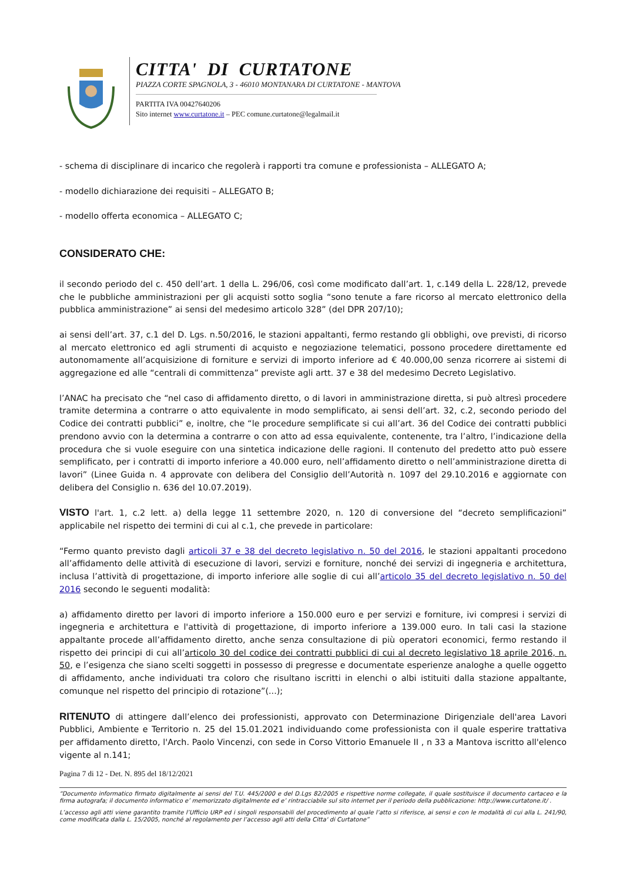CITTA' DI CURTATONE
PIAZZA CORTE SPAGNOLA, 3 - 46010 MONTANARA DI CURTATONE - MANTOVA
PARTITA IVA 00427640206
Sito internet www.curtatone.it – PEC comune.curtatone@legalmail.it
- schema di disciplinare di incarico che regolerà i rapporti tra comune e professionista – ALLEGATO A;
- modello dichiarazione dei requisiti – ALLEGATO B;
- modello offerta economica – ALLEGATO C;
CONSIDERATO CHE:
il secondo periodo del c. 450 dell’art. 1 della L. 296/06, così come modificato dall’art. 1, c.149 della L. 228/12, prevede che le pubbliche amministrazioni per gli acquisti sotto soglia “sono tenute a fare ricorso al mercato elettronico della pubblica amministrazione” ai sensi del medesimo articolo 328” (del DPR 207/10);
ai sensi dell’art. 37, c.1 del D. Lgs. n.50/2016, le stazioni appaltanti, fermo restando gli obblighi, ove previsti, di ricorso al mercato elettronico ed agli strumenti di acquisto e negoziazione telematici, possono procedere direttamente ed autonomamente all’acquisizione di forniture e servizi di importo inferiore ad € 40.000,00 senza ricorrere ai sistemi di aggregazione ed alle “centrali di committenza” previste agli artt. 37 e 38 del medesimo Decreto Legislativo.
l’ANAC ha precisato che “nel caso di affidamento diretto, o di lavori in amministrazione diretta, si può altresì procedere tramite determina a contrarre o atto equivalente in modo semplificato, ai sensi dell’art. 32, c.2, secondo periodo del Codice dei contratti pubblici” e, inoltre, che “le procedure semplificate si cui all’art. 36 del Codice dei contratti pubblici prendono avvio con la determina a contrarre o con atto ad essa equivalente, contenente, tra l’altro, l’indicazione della procedura che si vuole eseguire con una sintetica indicazione delle ragioni. Il contenuto del predetto atto può essere semplificato, per i contratti di importo inferiore a 40.000 euro, nell’affidamento diretto o nell’amministrazione diretta di lavori” (Linee Guida n. 4 approvate con delibera del Consiglio dell’Autorità n. 1097 del 29.10.2016 e aggiornate con delibera del Consiglio n. 636 del 10.07.2019).
VISTO l'art. 1, c.2 lett. a) della legge 11 settembre 2020, n. 120 di conversione del “decreto semplificazioni” applicabile nel rispetto dei termini di cui al c.1, che prevede in particolare:
“Fermo quanto previsto dagli articoli 37 e 38 del decreto legislativo n. 50 del 2016, le stazioni appaltanti procedono all’affidamento delle attività di esecuzione di lavori, servizi e forniture, nonché dei servizi di ingegneria e architettura, inclusa l’attività di progettazione, di importo inferiore alle soglie di cui all’articolo 35 del decreto legislativo n. 50 del 2016 secondo le seguenti modalità:
a) affidamento diretto per lavori di importo inferiore a 150.000 euro e per servizi e forniture, ivi compresi i servizi di ingegneria e architettura e l'attività di progettazione, di importo inferiore a 139.000 euro. In tali casi la stazione appaltante procede all’affidamento diretto, anche senza consultazione di più operatori economici, fermo restando il rispetto dei principi di cui all’articolo 30 del codice dei contratti pubblici di cui al decreto legislativo 18 aprile 2016, n. 50, e l’esigenza che siano scelti soggetti in possesso di pregresse e documentate esperienze analoghe a quelle oggetto di affidamento, anche individuati tra coloro che risultano iscritti in elenchi o albi istituiti dalla stazione appaltante, comunque nel rispetto del principio di rotazione”(...);
RITENUTO di attingere dall’elenco dei professionisti, approvato con Determinazione Dirigenziale dell'area Lavori Pubblici, Ambiente e Territorio n. 25 del 15.01.2021 individuando come professionista con il quale esperire trattativa per affidamento diretto, l'Arch. Paolo Vincenzi, con sede in Corso Vittorio Emanuele II , n 33 a Mantova iscritto all'elenco vigente al n.141;
Pagina 7 di 12 - Det. N. 895 del 18/12/2021
“Documento informatico firmato digitalmente ai sensi del T.U. 445/2000 e del D.Lgs 82/2005 e rispettive norme collegate, il quale sostituisce il documento cartaceo e la firma autografa; il documento informatico e’ memorizzato digitalmente ed e’ rintracciabile sul sito internet per il periodo della pubblicazione: http://www.curtatone.it/ .
L’accesso agli atti viene garantito tramite l’Ufficio URP ed i singoli responsabili del procedimento al quale l’atto si riferisce, ai sensi e con le modalità di cui alla L. 241/90, come modificata dalla L. 15/2005, nonché al regolamento per l’accesso agli atti della Citta' di Curtatone”